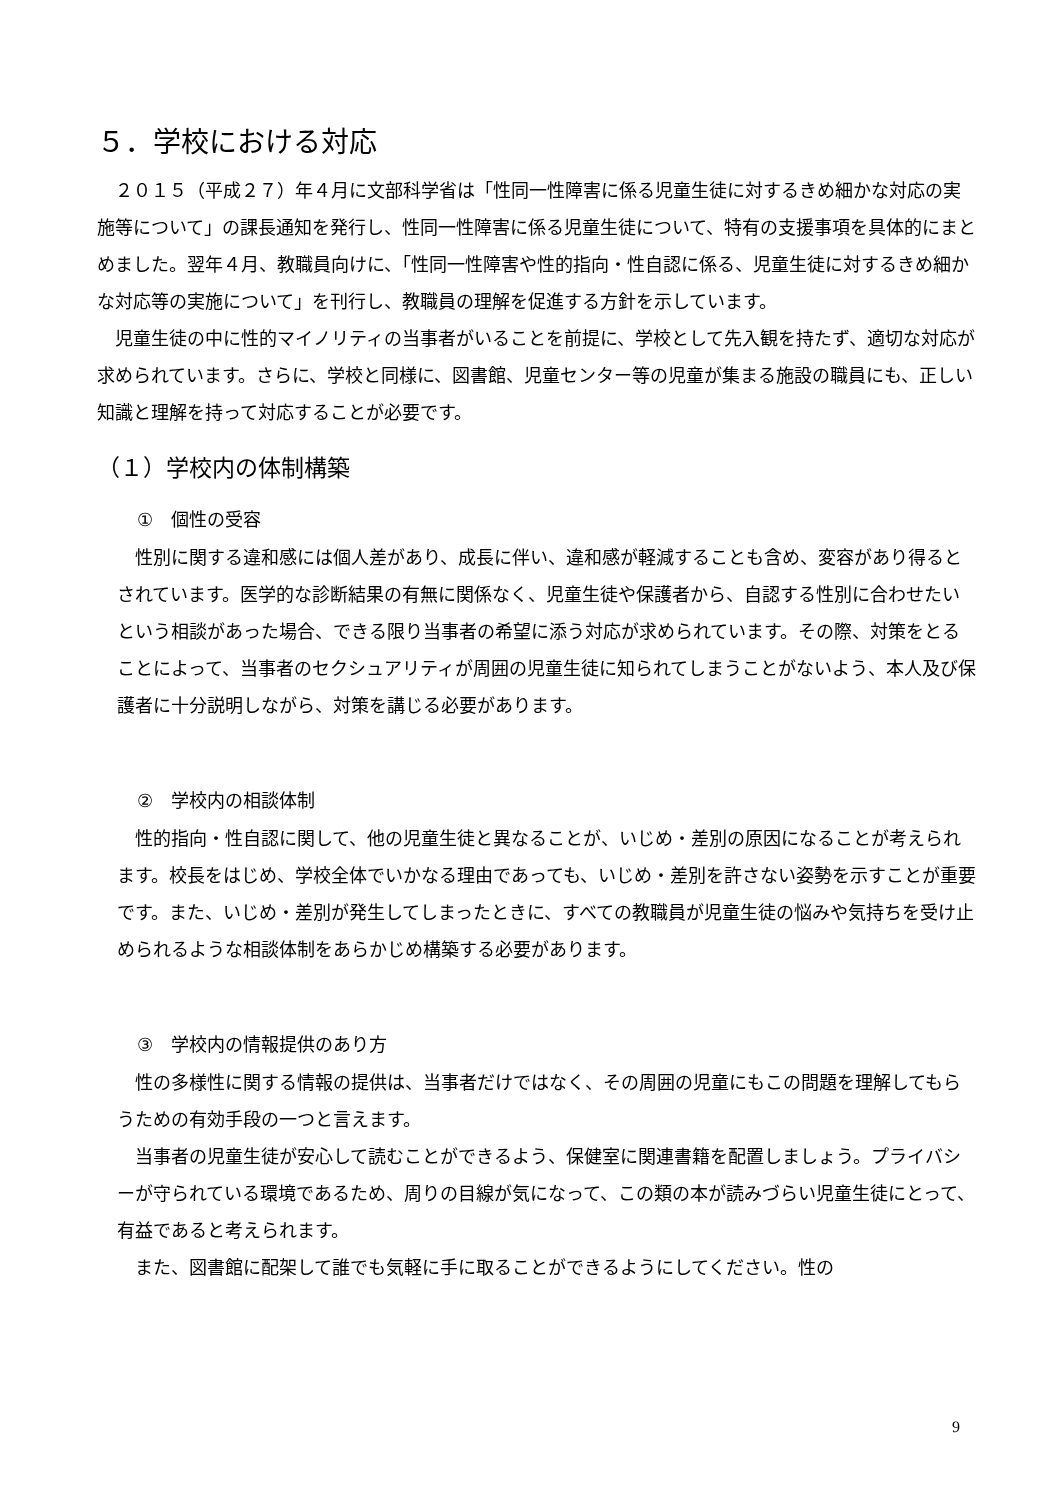５．学校における対応
２０１５（平成２７）年４月に文部科学省は「性同一性障害に係る児童生徒に対するきめ細かな対応の実施等について」の課長通知を発行し、性同一性障害に係る児童生徒について、特有の支援事項を具体的にまとめました。翌年４月、教職員向けに、「性同一性障害や性的指向・性自認に係る、児童生徒に対するきめ細かな対応等の実施について」を刊行し、教職員の理解を促進する方針を示しています。
児童生徒の中に性的マイノリティの当事者がいることを前提に、学校として先入観を持たず、適切な対応が求められています。さらに、学校と同様に、図書館、児童センター等の児童が集まる施設の職員にも、正しい知識と理解を持って対応することが必要です。
（１）学校内の体制構築
①　個性の受容
性別に関する違和感には個人差があり、成長に伴い、違和感が軽減することも含め、変容があり得るとされています。医学的な診断結果の有無に関係なく、児童生徒や保護者から、自認する性別に合わせたいという相談があった場合、できる限り当事者の希望に添う対応が求められています。その際、対策をとることによって、当事者のセクシュアリティが周囲の児童生徒に知られてしまうことがないよう、本人及び保護者に十分説明しながら、対策を講じる必要があります。
②　学校内の相談体制
性的指向・性自認に関して、他の児童生徒と異なることが、いじめ・差別の原因になることが考えられます。校長をはじめ、学校全体でいかなる理由であっても、いじめ・差別を許さない姿勢を示すことが重要です。また、いじめ・差別が発生してしまったときに、すべての教職員が児童生徒の悩みや気持ちを受け止められるような相談体制をあらかじめ構築する必要があります。
③　学校内の情報提供のあり方
性の多様性に関する情報の提供は、当事者だけではなく、その周囲の児童にもこの問題を理解してもらうための有効手段の一つと言えます。
当事者の児童生徒が安心して読むことができるよう、保健室に関連書籍を配置しましょう。プライバシーが守られている環境であるため、周りの目線が気になって、この類の本が読みづらい児童生徒にとって、有益であると考えられます。
また、図書館に配架して誰でも気軽に手に取ることができるようにしてください。性の
9